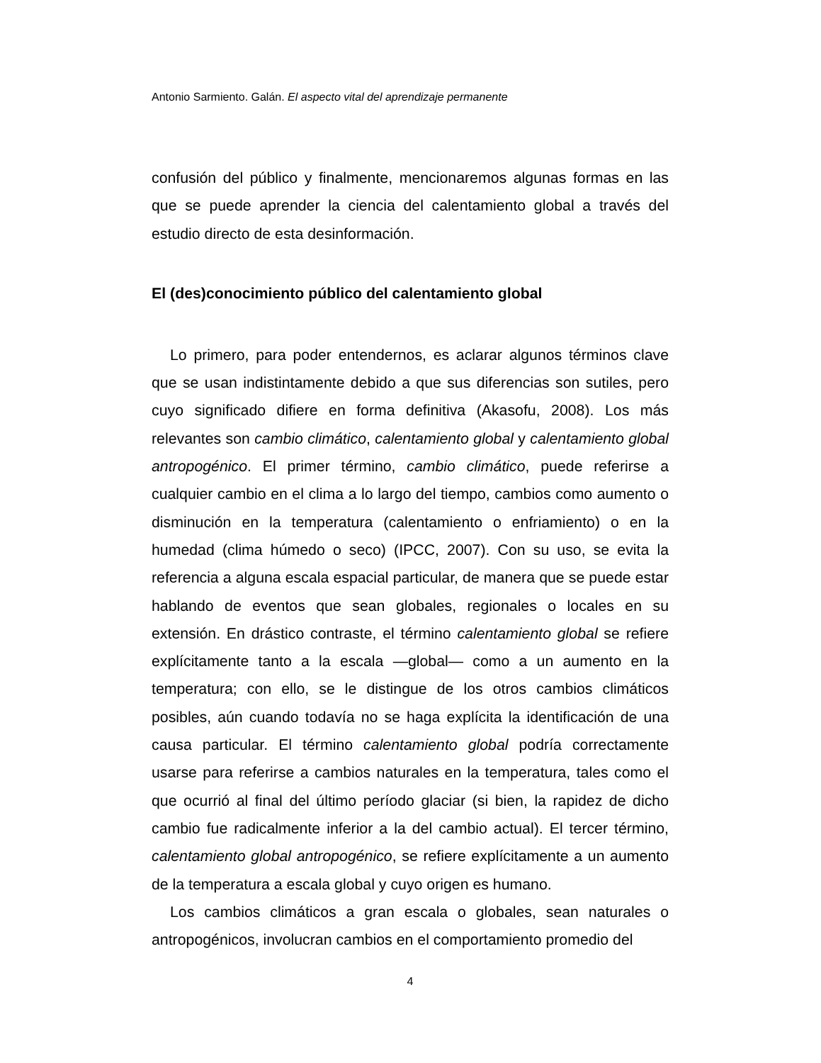Antonio Sarmiento. Galán. El aspecto vital del aprendizaje permanente
confusión del público y finalmente, mencionaremos algunas formas en las que se puede aprender la ciencia del calentamiento global a través del estudio directo de esta desinformación.
El (des)conocimiento público del calentamiento global
Lo primero, para poder entendernos, es aclarar algunos términos clave que se usan indistintamente debido a que sus diferencias son sutiles, pero cuyo significado difiere en forma definitiva (Akasofu, 2008). Los más relevantes son cambio climático, calentamiento global y calentamiento global antropogénico. El primer término, cambio climático, puede referirse a cualquier cambio en el clima a lo largo del tiempo, cambios como aumento o disminución en la temperatura (calentamiento o enfriamiento) o en la humedad (clima húmedo o seco) (IPCC, 2007). Con su uso, se evita la referencia a alguna escala espacial particular, de manera que se puede estar hablando de eventos que sean globales, regionales o locales en su extensión. En drástico contraste, el término calentamiento global se refiere explícitamente tanto a la escala —global— como a un aumento en la temperatura; con ello, se le distingue de los otros cambios climáticos posibles, aún cuando todavía no se haga explícita la identificación de una causa particular. El término calentamiento global podría correctamente usarse para referirse a cambios naturales en la temperatura, tales como el que ocurrió al final del último período glaciar (si bien, la rapidez de dicho cambio fue radicalmente inferior a la del cambio actual). El tercer término, calentamiento global antropogénico, se refiere explícitamente a un aumento de la temperatura a escala global y cuyo origen es humano.
Los cambios climáticos a gran escala o globales, sean naturales o antropogénicos, involucran cambios en el comportamiento promedio del
4